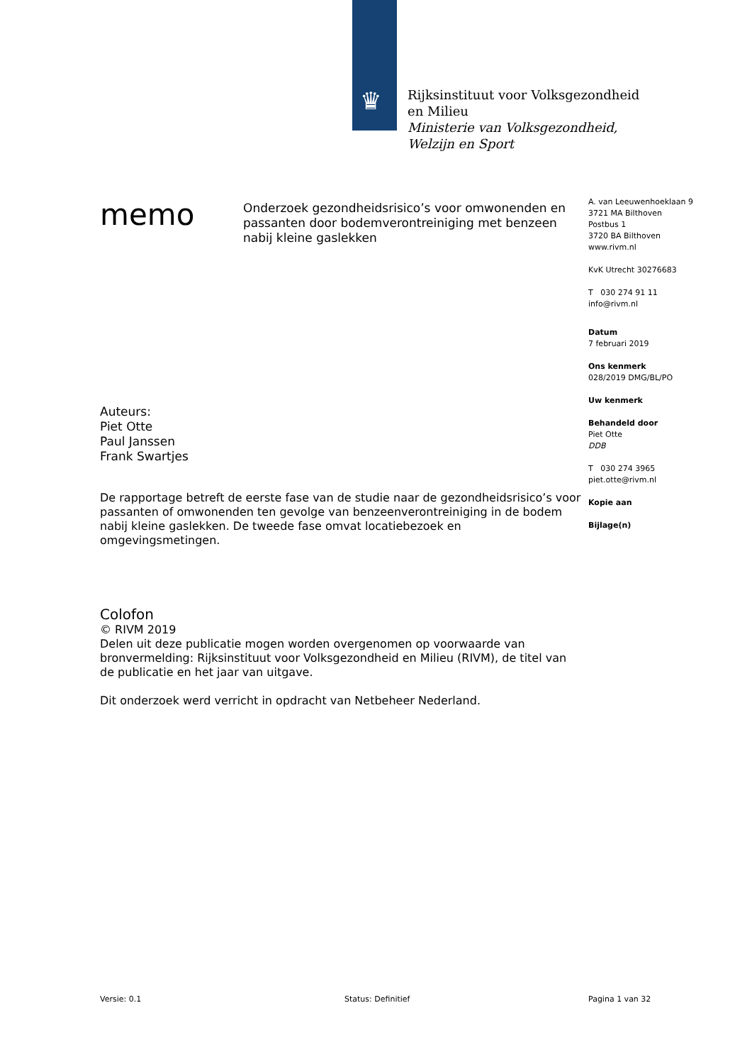♛
Rijksinstituut voor Volksgezondheid
en Milieu
Ministerie van Volksgezondheid,
Welzijn en Sport
memo
Onderzoek gezondheidsrisico’s voor omwonenden en passanten door bodemverontreiniging met benzeen nabij kleine gaslekken
A. van Leeuwenhoeklaan 9
3721 MA Bilthoven
Postbus 1
3720 BA Bilthoven
www.rivm.nl
KvK Utrecht 30276683
T 030 274 91 11
info@rivm.nl
Datum
7 februari 2019
Ons kenmerk
028/2019 DMG/BL/PO
Uw kenmerk
Behandeld door
Piet Otte
DDB
T 030 274 3965
piet.otte@rivm.nl
Kopie aan
Bijlage(n)
Auteurs:
Piet Otte
Paul Janssen
Frank Swartjes
De rapportage betreft de eerste fase van de studie naar de gezondheidsrisico’s voor passanten of omwonenden ten gevolge van benzeenverontreiniging in de bodem nabij kleine gaslekken. De tweede fase omvat locatiebezoek en omgevingsmetingen.
Colofon
© RIVM 2019
Delen uit deze publicatie mogen worden overgenomen op voorwaarde van bronvermelding: Rijksinstituut voor Volksgezondheid en Milieu (RIVM), de titel van de publicatie en het jaar van uitgave.
Dit onderzoek werd verricht in opdracht van Netbeheer Nederland.
Versie: 0.1 Status: Definitief Pagina 1 van 32